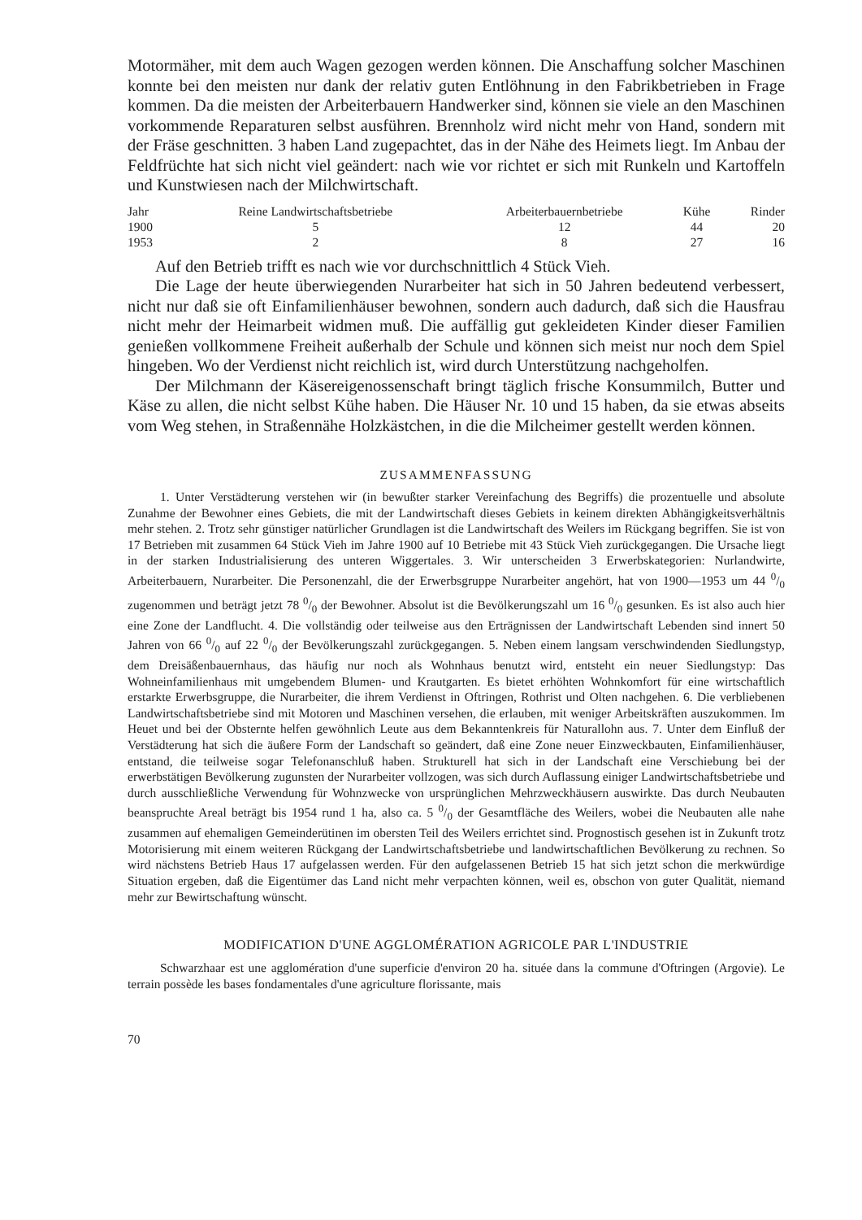Motormäher, mit dem auch Wagen gezogen werden können. Die Anschaffung solcher Maschinen konnte bei den meisten nur dank der relativ guten Entlöhnung in den Fabrikbetrieben in Frage kommen. Da die meisten der Arbeiterbauern Handwerker sind, können sie viele an den Maschinen vorkommende Reparaturen selbst ausführen. Brennholz wird nicht mehr von Hand, sondern mit der Fräse geschnitten. 3 haben Land zugepachtet, das in der Nähe des Heimets liegt. Im Anbau der Feldfrüchte hat sich nicht viel geändert: nach wie vor richtet er sich mit Runkeln und Kartoffeln und Kunstwiesen nach der Milchwirtschaft.
| Jahr | Reine Landwirtschaftsbetriebe | Arbeiterbauernbetriebe | Kühe | Rinder |
| --- | --- | --- | --- | --- |
| 1900 | 5 | 12 | 44 | 20 |
| 1953 | 2 | 8 | 27 | 16 |
Auf den Betrieb trifft es nach wie vor durchschnittlich 4 Stück Vieh.
Die Lage der heute überwiegenden Nurarbeiter hat sich in 50 Jahren bedeutend verbessert, nicht nur daß sie oft Einfamilienhäuser bewohnen, sondern auch dadurch, daß sich die Hausfrau nicht mehr der Heimarbeit widmen muß. Die auffällig gut gekleideten Kinder dieser Familien genießen vollkommene Freiheit außerhalb der Schule und können sich meist nur noch dem Spiel hingeben. Wo der Verdienst nicht reichlich ist, wird durch Unterstützung nachgeholfen.
Der Milchmann der Käsereigenossenschaft bringt täglich frische Konsummilch, Butter und Käse zu allen, die nicht selbst Kühe haben. Die Häuser Nr. 10 und 15 haben, da sie etwas abseits vom Weg stehen, in Straßennähe Holzkästchen, in die die Milcheimer gestellt werden können.
ZUSAMMENFASSUNG
1. Unter Verstädterung verstehen wir (in bewußter starker Vereinfachung des Begriffs) die prozentuelle und absolute Zunahme der Bewohner eines Gebiets, die mit der Landwirtschaft dieses Gebiets in keinem direkten Abhängigkeitsverhältnis mehr stehen. 2. Trotz sehr günstiger natürlicher Grundlagen ist die Landwirtschaft des Weilers im Rückgang begriffen. Sie ist von 17 Betrieben mit zusammen 64 Stück Vieh im Jahre 1900 auf 10 Betriebe mit 43 Stück Vieh zurückgegangen. Die Ursache liegt in der starken Industrialisierung des unteren Wiggertales. 3. Wir unterscheiden 3 Erwerbskategorien: Nurlandwirte, Arbeiterbauern, Nurarbeiter. Die Personenzahl, die der Erwerbsgruppe Nurarbeiter angehört, hat von 1900—1953 um 44 0/0 zugenommen und beträgt jetzt 78 0/0 der Bewohner. Absolut ist die Bevölkerungszahl um 16 0/0 gesunken. Es ist also auch hier eine Zone der Landflucht. 4. Die vollständig oder teilweise aus den Erträgnissen der Landwirtschaft Lebenden sind innert 50 Jahren von 66 0/0 auf 22 0/0 der Bevölkerungszahl zurückgegangen. 5. Neben einem langsam verschwindenden Siedlungstyp, dem Dreisäßenbauernhaus, das häufig nur noch als Wohnhaus benutzt wird, entsteht ein neuer Siedlungstyp: Das Wohneinfamilienhaus mit umgebendem Blumen- und Krautgarten. Es bietet erhöhten Wohnkomfort für eine wirtschaftlich erstarkte Erwerbsgruppe, die Nurarbeiter, die ihrem Verdienst in Oftringen, Rothrist und Olten nachgehen. 6. Die verbliebenen Landwirtschaftsbetriebe sind mit Motoren und Maschinen versehen, die erlauben, mit weniger Arbeitskräften auszukommen. Im Heuet und bei der Obsternte helfen gewöhnlich Leute aus dem Bekanntenkreis für Naturallohn aus. 7. Unter dem Einfluß der Verstädterung hat sich die äußere Form der Landschaft so geändert, daß eine Zone neuer Einzweckbauten, Einfamilienhäuser, entstand, die teilweise sogar Telefonanschluß haben. Strukturell hat sich in der Landschaft eine Verschiebung bei der erwerbstätigen Bevölkerung zugunsten der Nurarbeiter vollzogen, was sich durch Auflassung einiger Landwirtschaftsbetriebe und durch ausschließliche Verwendung für Wohnzwecke von ursprünglichen Mehrzweckhäusern auswirkte. Das durch Neubauten beanspruchte Areal beträgt bis 1954 rund 1 ha, also ca. 5 0/0 der Gesamtfläche des Weilers, wobei die Neubauten alle nahe zusammen auf ehemaligen Gemeinderütinen im obersten Teil des Weilers errichtet sind. Prognostisch gesehen ist in Zukunft trotz Motorisierung mit einem weiteren Rückgang der Landwirtschaftsbetriebe und landwirtschaftlichen Bevölkerung zu rechnen. So wird nächstens Betrieb Haus 17 aufgelassen werden. Für den aufgelassenen Betrieb 15 hat sich jetzt schon die merkwürdige Situation ergeben, daß die Eigentümer das Land nicht mehr verpachten können, weil es, obschon von guter Qualität, niemand mehr zur Bewirtschaftung wünscht.
MODIFICATION D'UNE AGGLOMÉRATION AGRICOLE PAR L'INDUSTRIE
Schwarzhaar est une agglomération d'une superficie d'environ 20 ha. située dans la commune d'Oftringen (Argovie). Le terrain possède les bases fondamentales d'une agriculture florissante, mais
70